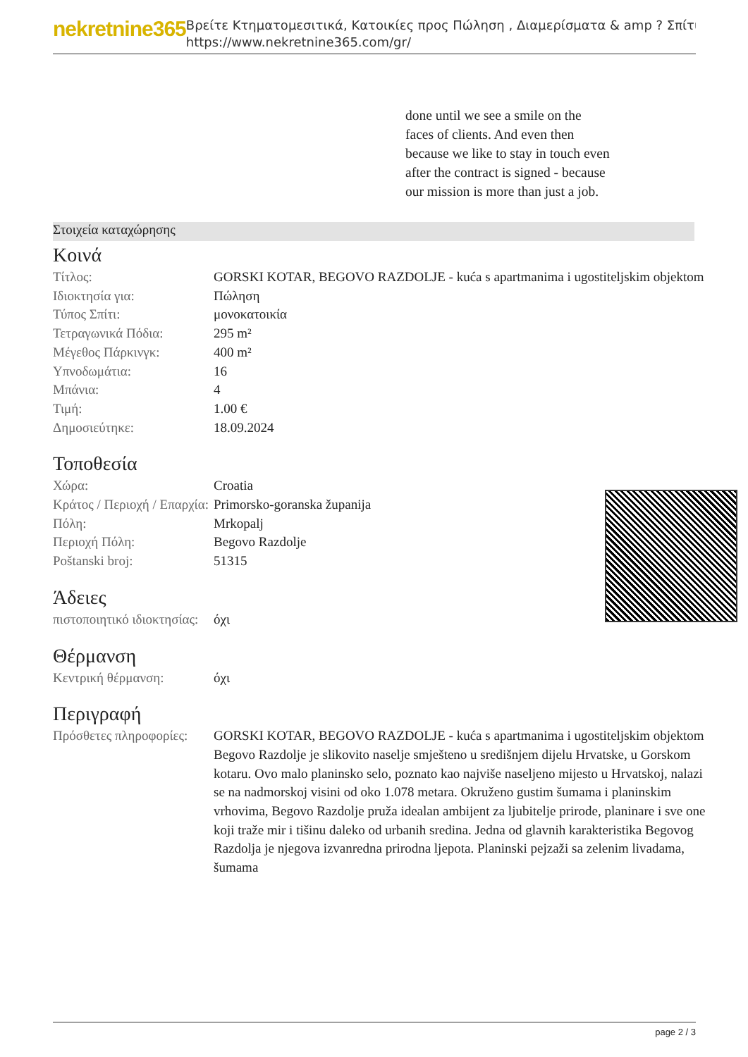nekretnine365
Βρείτε Κτηματομεσιτικά, Κατοικίες προς Πώληση , Διαμερίσματα & amp ? Σπίτι
https://www.nekretnine365.com/gr/
done until we see a smile on the faces of clients. And even then because we like to stay in touch even after the contract is signed - because our mission is more than just a job.
Στοιχεία καταχώρησης
Κοινά
| Τίτλος: | GORSKI KOTAR, BEGOVO RAZDOLJE - kuća s apartmanima i ugostiteljskim objektom |
| Ιδιοκτησία για: | Πώληση |
| Τύπος Σπίτι: | μονοκατοικία |
| Τετραγωνικά Πόδια: | 295 m² |
| Μέγεθος Πάρκινγκ: | 400 m² |
| Υπνοδωμάτια: | 16 |
| Μπάνια: | 4 |
| Τιμή: | 1.00 € |
| Δημοσιεύτηκε: | 18.09.2024 |
Τοποθεσία
| Χώρα: | Croatia |
| Κράτος / Περιοχή / Επαρχία: | Primorsko-goranska županija |
| Πόλη: | Mrkopalj |
| Περιοχή Πόλη: | Begovo Razdolje |
| Poštanski broj: | 51315 |
Άδειες
| πιστοποιητικό ιδιοκτησίας: | όχι |
Θέρμανση
| Κεντρική θέρμανση: | όχι |
Περιγραφή
| Πρόσθετες πληροφορίες: | GORSKI KOTAR, BEGOVO RAZDOLJE - kuća s apartmanima i ugostiteljskim objektom Begovo Razdolje je slikovito naselje smješteno u središnjem dijelu Hrvatske, u Gorskom kotaru. Ovo malo planinsko selo, poznato kao najviše naseljeno mijesto u Hrvatskoj, nalazi se na nadmorskoj visini od oko 1.078 metara. Okruženo gustim šumama i planinskim vrhovima, Begovo Razdolje pruža idealan ambijent za ljubitelje prirode, planinare i sve one koji traže mir i tišinu daleko od urbanih sredina. Jedna od glavnih karakteristika Begovog Razdolja je njegova izvanredna prirodna ljepota. Planinski pejzaži sa zelenim livadama, šumama |
page 2 / 3